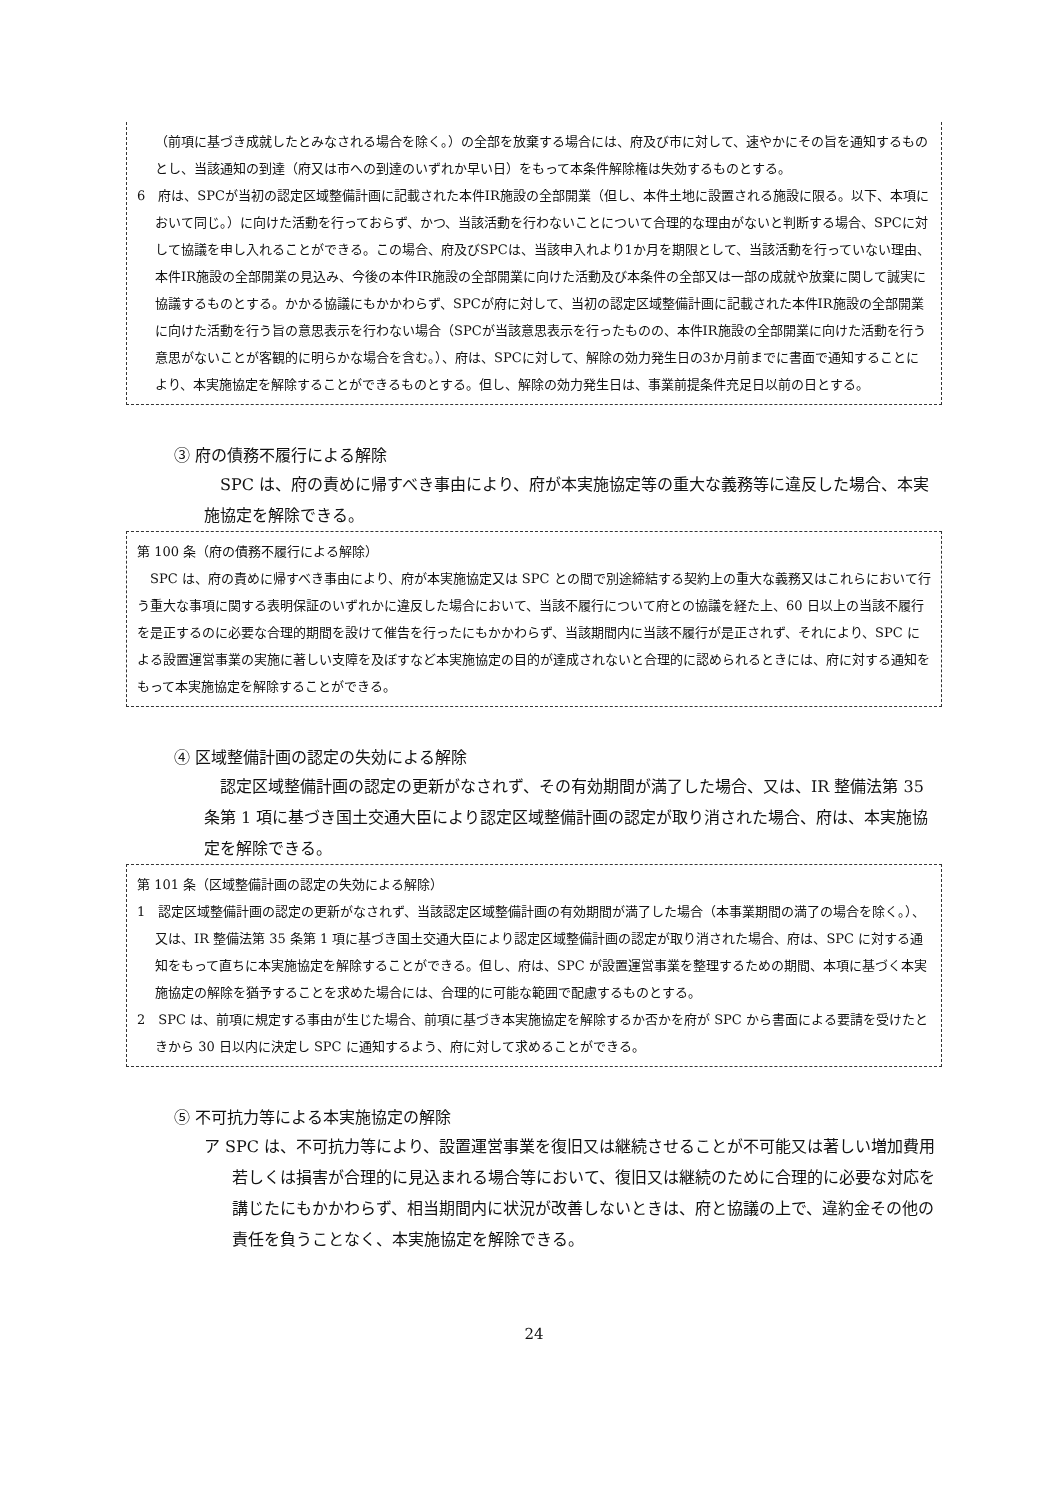（前項に基づき成就したとみなされる場合を除く。）の全部を放棄する場合には、府及び市に対して、速やかにその旨を通知するものとし、当該通知の到達（府又は市への到達のいずれか早い日）をもって本条件解除権は失効するものとする。
6　府は、SPCが当初の認定区域整備計画に記載された本件IR施設の全部開業（但し、本件土地に設置される施設に限る。以下、本項において同じ。）に向けた活動を行っておらず、かつ、当該活動を行わないことについて合理的な理由がないと判断する場合、SPCに対して協議を申し入れることができる。この場合、府及びSPCは、当該申入れより1か月を期限として、当該活動を行っていない理由、本件IR施設の全部開業の見込み、今後の本件IR施設の全部開業に向けた活動及び本条件の全部又は一部の成就や放棄に関して誠実に協議するものとする。かかる協議にもかかわらず、SPCが府に対して、当初の認定区域整備計画に記載された本件IR施設の全部開業に向けた活動を行う旨の意思表示を行わない場合（SPCが当該意思表示を行ったものの、本件IR施設の全部開業に向けた活動を行う意思がないことが客観的に明らかな場合を含む。）、府は、SPCに対して、解除の効力発生日の3か月前までに書面で通知することにより、本実施協定を解除することができるものとする。但し、解除の効力発生日は、事業前提条件充足日以前の日とする。
③ 府の債務不履行による解除
SPC は、府の責めに帰すべき事由により、府が本実施協定等の重大な義務等に違反した場合、本実施協定を解除できる。
第 100 条（府の債務不履行による解除）
SPC は、府の責めに帰すべき事由により、府が本実施協定又は SPC との間で別途締結する契約上の重大な義務又はこれらにおいて行う重大な事項に関する表明保証のいずれかに違反した場合において、当該不履行について府との協議を経た上、60 日以上の当該不履行を是正するのに必要な合理的期間を設けて催告を行ったにもかかわらず、当該期間内に当該不履行が是正されず、それにより、SPC による設置運営事業の実施に著しい支障を及ぼすなど本実施協定の目的が達成されないと合理的に認められるときには、府に対する通知をもって本実施協定を解除することができる。
④ 区域整備計画の認定の失効による解除
認定区域整備計画の認定の更新がなされず、その有効期間が満了した場合、又は、IR 整備法第 35 条第 1 項に基づき国土交通大臣により認定区域整備計画の認定が取り消された場合、府は、本実施協定を解除できる。
第 101 条（区域整備計画の認定の失効による解除）
1　認定区域整備計画の認定の更新がなされず、当該認定区域整備計画の有効期間が満了した場合（本事業期間の満了の場合を除く。）、又は、IR 整備法第 35 条第 1 項に基づき国土交通大臣により認定区域整備計画の認定が取り消された場合、府は、SPC に対する通知をもって直ちに本実施協定を解除することができる。但し、府は、SPC が設置運営事業を整理するための期間、本項に基づく本実施協定の解除を猶予することを求めた場合には、合理的に可能な範囲で配慮するものとする。
2　SPC は、前項に規定する事由が生じた場合、前項に基づき本実施協定を解除するか否かを府が SPC から書面による要請を受けたときから 30 日以内に決定し SPC に通知するよう、府に対して求めることができる。
⑤ 不可抗力等による本実施協定の解除
ア SPC は、不可抗力等により、設置運営事業を復旧又は継続させることが不可能又は著しい増加費用若しくは損害が合理的に見込まれる場合等において、復旧又は継続のために合理的に必要な対応を講じたにもかかわらず、相当期間内に状況が改善しないときは、府と協議の上で、違約金その他の責任を負うことなく、本実施協定を解除できる。
24